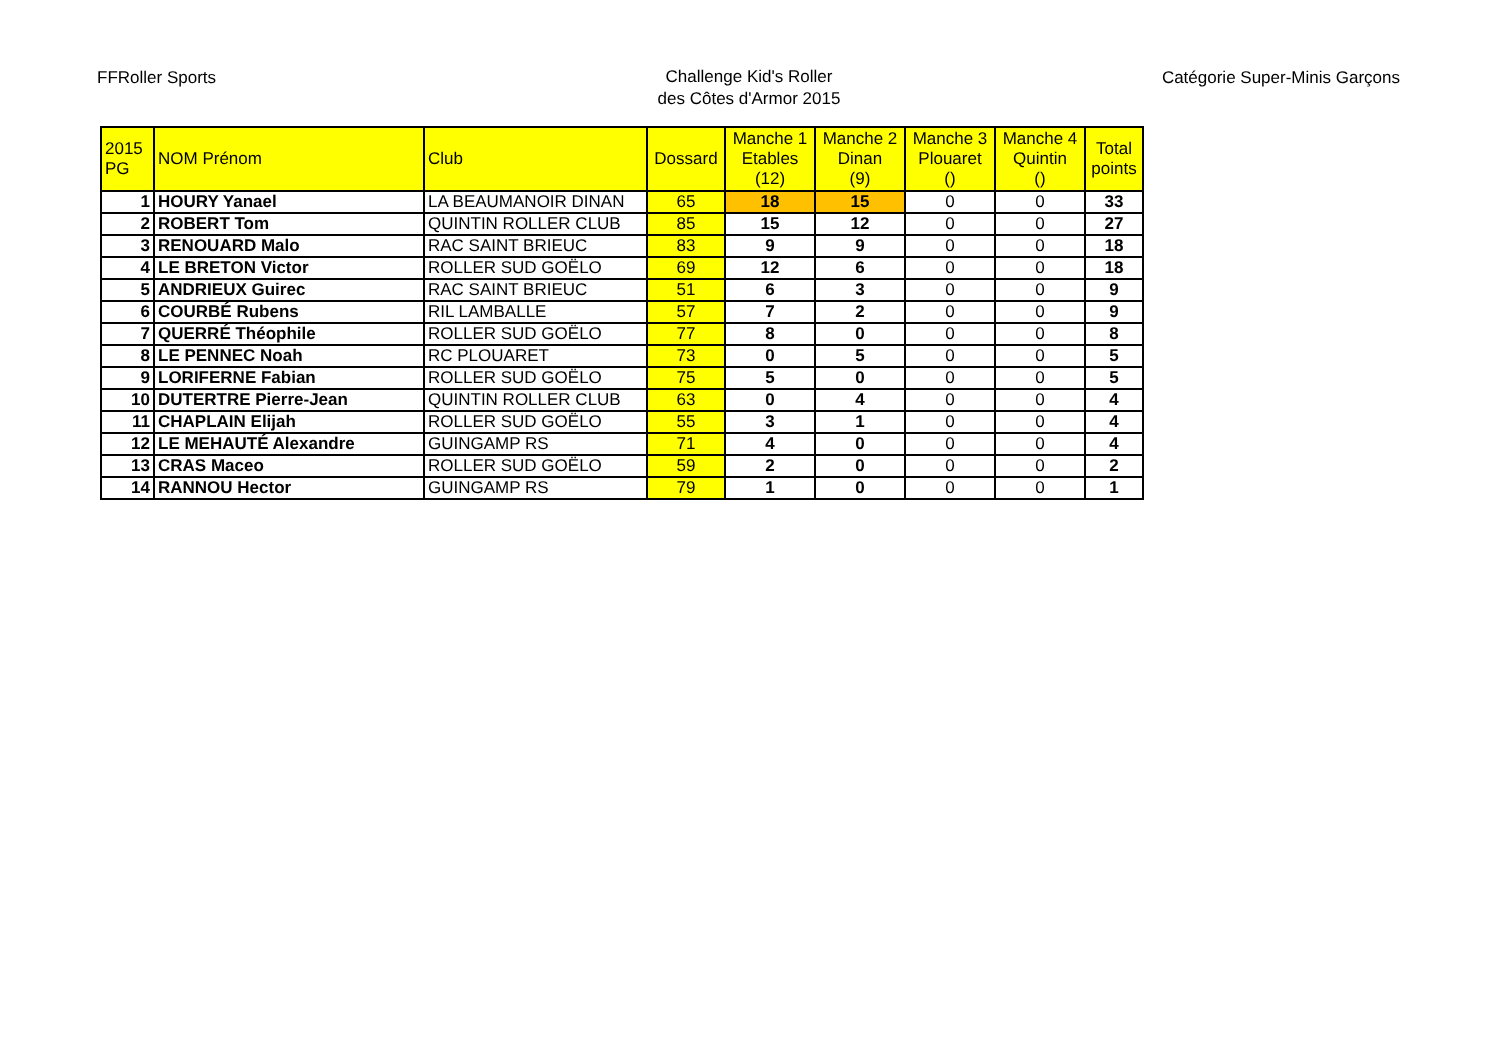FFRoller Sports
Challenge Kid's Roller
des Côtes d'Armor 2015
Catégorie Super-Minis Garçons
| 2015 PG | NOM Prénom | Club | Dossard | Manche 1 Etables (12) | Manche 2 Dinan (9) | Manche 3 Plouaret () | Manche 4 Quintin () | Total points |
| --- | --- | --- | --- | --- | --- | --- | --- | --- |
| 1 | HOURY Yanael | LA BEAUMANOIR DINAN | 65 | 18 | 15 | 0 | 0 | 33 |
| 2 | ROBERT Tom | QUINTIN ROLLER CLUB | 85 | 15 | 12 | 0 | 0 | 27 |
| 3 | RENOUARD Malo | RAC SAINT BRIEUC | 83 | 9 | 9 | 0 | 0 | 18 |
| 4 | LE BRETON Victor | ROLLER SUD GOËLO | 69 | 12 | 6 | 0 | 0 | 18 |
| 5 | ANDRIEUX Guirec | RAC SAINT BRIEUC | 51 | 6 | 3 | 0 | 0 | 9 |
| 6 | COURBÉ Rubens | RIL LAMBALLE | 57 | 7 | 2 | 0 | 0 | 9 |
| 7 | QUERRÉ Théophile | ROLLER SUD GOËLO | 77 | 8 | 0 | 0 | 0 | 8 |
| 8 | LE PENNEC Noah | RC PLOUARET | 73 | 0 | 5 | 0 | 0 | 5 |
| 9 | LORIFERNE Fabian | ROLLER SUD GOËLO | 75 | 5 | 0 | 0 | 0 | 5 |
| 10 | DUTERTRE Pierre-Jean | QUINTIN ROLLER CLUB | 63 | 0 | 4 | 0 | 0 | 4 |
| 11 | CHAPLAIN Elijah | ROLLER SUD GOËLO | 55 | 3 | 1 | 0 | 0 | 4 |
| 12 | LE MEHAUTÉ Alexandre | GUINGAMP RS | 71 | 4 | 0 | 0 | 0 | 4 |
| 13 | CRAS Maceo | ROLLER SUD GOËLO | 59 | 2 | 0 | 0 | 0 | 2 |
| 14 | RANNOU Hector | GUINGAMP RS | 79 | 1 | 0 | 0 | 0 | 1 |